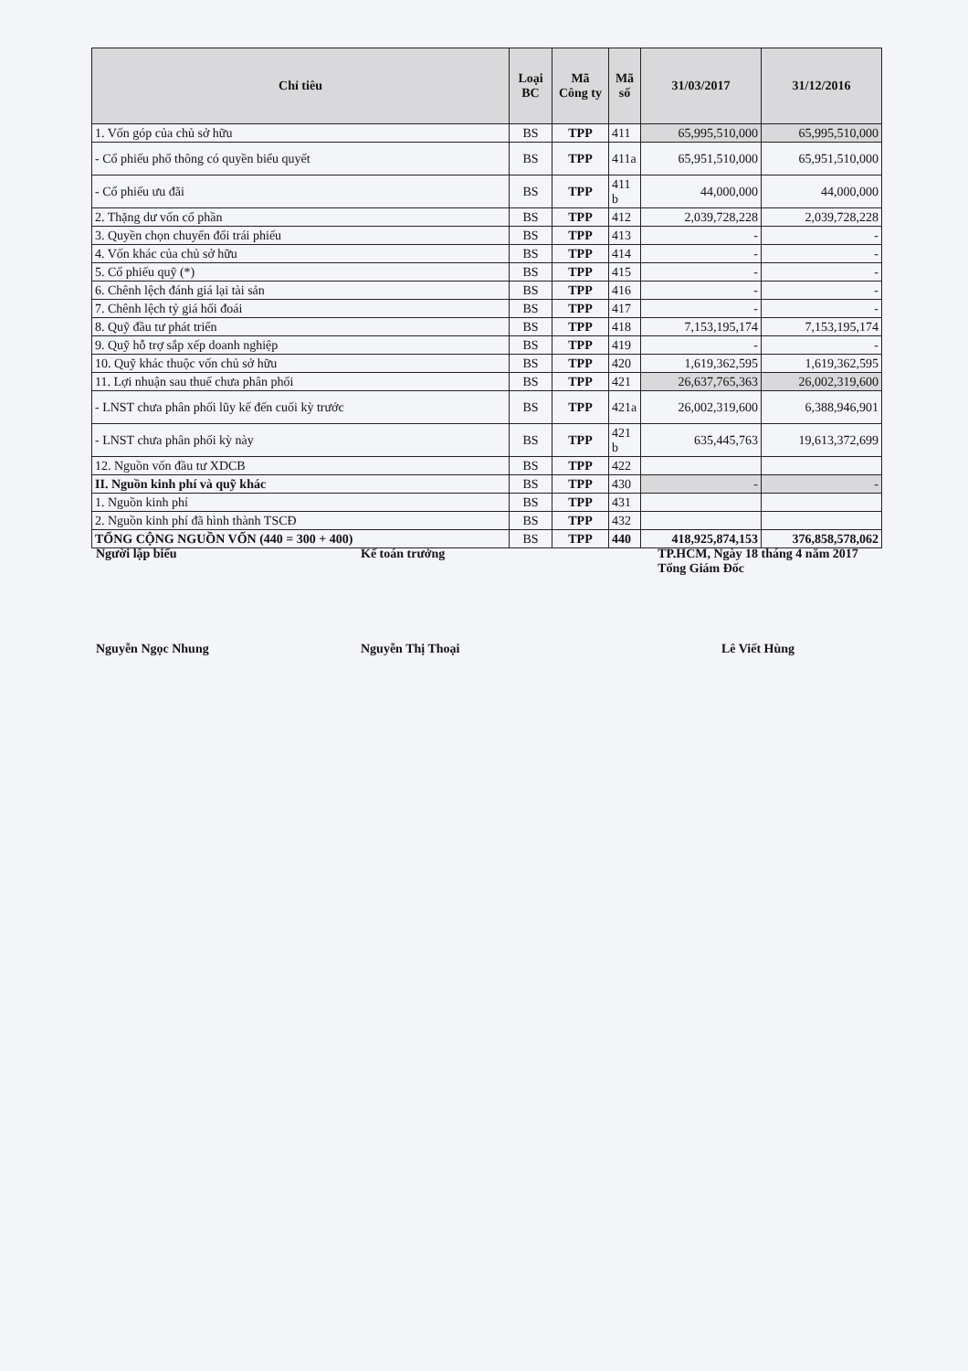| Chỉ tiêu | Loại BC | Mã Công ty | Mã số | 31/03/2017 | 31/12/2016 |
| --- | --- | --- | --- | --- | --- |
| 1. Vốn góp của chủ sở hữu | BS | TPP | 411 | 65,995,510,000 | 65,995,510,000 |
| - Cổ phiếu phổ thông có quyền biểu quyết | BS | TPP | 411a | 65,951,510,000 | 65,951,510,000 |
| - Cổ phiếu ưu đãi | BS | TPP | 411 b | 44,000,000 | 44,000,000 |
| 2. Thặng dư vốn cổ phần | BS | TPP | 412 | 2,039,728,228 | 2,039,728,228 |
| 3. Quyền chọn chuyển đổi trái phiếu | BS | TPP | 413 | - | - |
| 4. Vốn khác của chủ sở hữu | BS | TPP | 414 | - | - |
| 5. Cổ phiếu quỹ (*) | BS | TPP | 415 | - | - |
| 6. Chênh lệch đánh giá lại tài sản | BS | TPP | 416 | - | - |
| 7. Chênh lệch tỷ giá hối đoái | BS | TPP | 417 | - | - |
| 8. Quỹ đầu tư phát triển | BS | TPP | 418 | 7,153,195,174 | 7,153,195,174 |
| 9. Quỹ hỗ trợ sắp xếp doanh nghiệp | BS | TPP | 419 | - | - |
| 10. Quỹ khác thuộc vốn chủ sở hữu | BS | TPP | 420 | 1,619,362,595 | 1,619,362,595 |
| 11. Lợi nhuận sau thuế chưa phân phối | BS | TPP | 421 | 26,637,765,363 | 26,002,319,600 |
| - LNST chưa phân phối lũy kế đến cuối kỳ trước | BS | TPP | 421a | 26,002,319,600 | 6,388,946,901 |
| - LNST chưa phân phối kỳ này | BS | TPP | 421 b | 635,445,763 | 19,613,372,699 |
| 12. Nguồn vốn đầu tư XDCB | BS | TPP | 422 | | |
| II. Nguồn kinh phí và quỹ khác | BS | TPP | 430 | - | - |
| 1. Nguồn kinh phí | BS | TPP | 431 | | |
| 2. Nguồn kinh phí đã hình thành TSCĐ | BS | TPP | 432 | | |
| TỔNG CỘNG NGUỒN VỐN (440 = 300 + 400) | BS | TPP | 440 | 418,925,874,153 | 376,858,578,062 |
Người lập biểu
Nguyễn Ngọc Nhung
Kế toán trưởng
Nguyễn Thị Thoại
TP.HCM, Ngày 18 tháng 4 năm 2017
Tổng Giám Đốc
Lê Viết Hùng